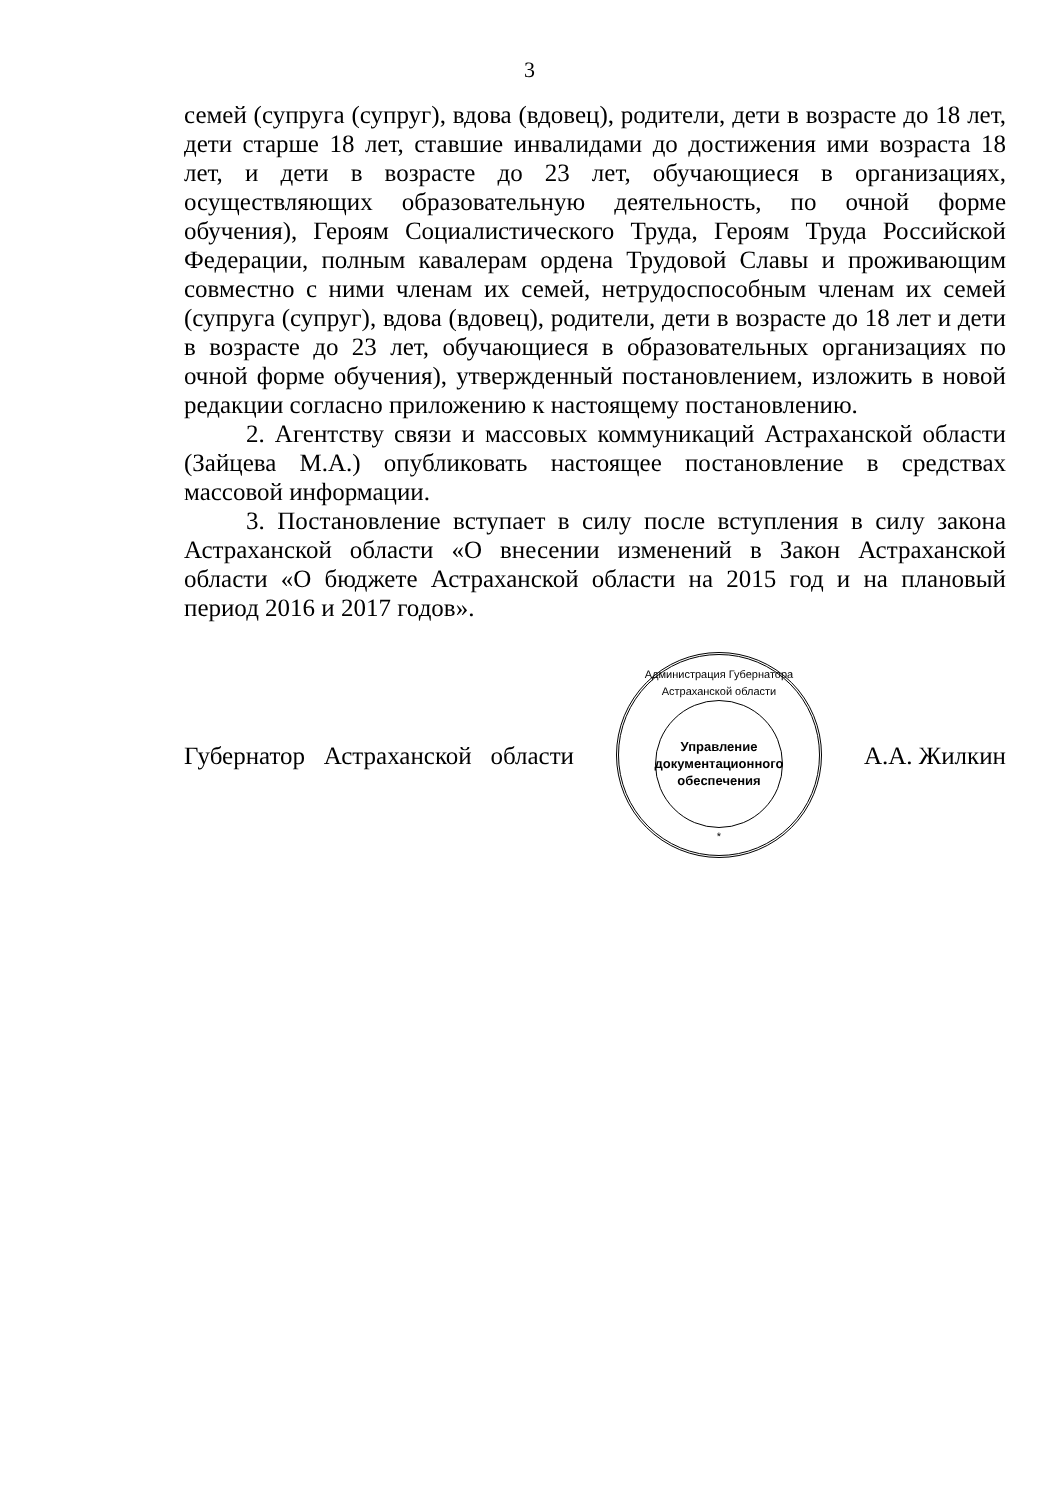3
семей (супруга (супруг), вдова (вдовец), родители, дети в возрасте до 18 лет, дети старше 18 лет, ставшие инвалидами до достижения ими возраста 18 лет, и дети в возрасте до 23 лет, обучающиеся в организациях, осуществляющих образовательную деятельность, по очной форме обучения), Героям Социалистического Труда, Героям Труда Российской Федерации, полным кавалерам ордена Трудовой Славы и проживающим совместно с ними членам их семей, нетрудоспособным членам их семей (супруга (супруг), вдова (вдовец), родители, дети в возрасте до 18 лет и дети в возрасте до 23 лет, обучающиеся в образовательных организациях по очной форме обучения), утвержденный постановлением, изложить в новой редакции согласно приложению к настоящему постановлению.
2. Агентству связи и массовых коммуникаций Астраханской области (Зайцева М.А.) опубликовать настоящее постановление в средствах массовой информации.
3. Постановление вступает в силу после вступления в силу закона Астраханской области «О внесении изменений в Закон Астраханской области «О бюджете Астраханской области на 2015 год и на плановый период 2016 и 2017 годов».
Губернатор Астраханской области
Администрация Губернатора Астраханской области
Управление
документационного
обеспечения
*
А.А. Жилкин